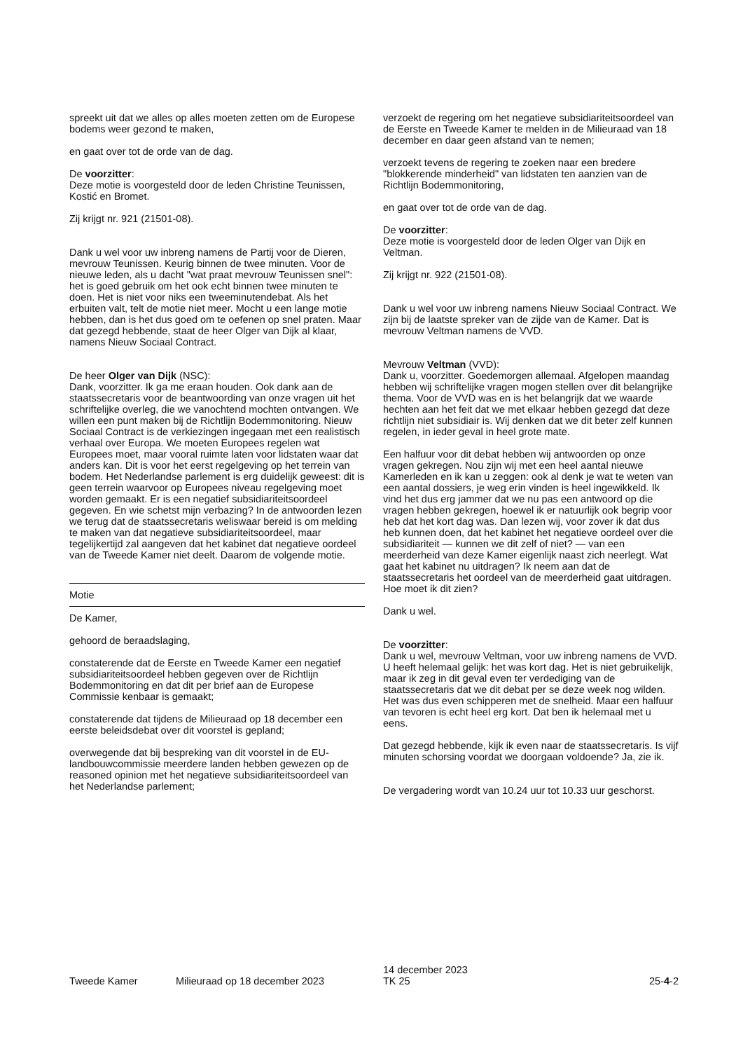spreekt uit dat we alles op alles moeten zetten om de Europese bodems weer gezond te maken,
en gaat over tot de orde van de dag.
De voorzitter:
Deze motie is voorgesteld door de leden Christine Teunissen, Kostić en Bromet.
Zij krijgt nr. 921 (21501-08).
Dank u wel voor uw inbreng namens de Partij voor de Dieren, mevrouw Teunissen. Keurig binnen de twee minuten. Voor de nieuwe leden, als u dacht "wat praat mevrouw Teunissen snel": het is goed gebruik om het ook echt binnen twee minuten te doen. Het is niet voor niks een tweeminutendebat. Als het erbuiten valt, telt de motie niet meer. Mocht u een lange motie hebben, dan is het dus goed om te oefenen op snel praten. Maar dat gezegd hebbende, staat de heer Olger van Dijk al klaar, namens Nieuw Sociaal Contract.
De heer Olger van Dijk (NSC):
Dank, voorzitter. Ik ga me eraan houden. Ook dank aan de staatssecretaris voor de beantwoording van onze vragen uit het schriftelijke overleg, die we vanochtend mochten ontvangen. We willen een punt maken bij de Richtlijn Bodemmonitoring. Nieuw Sociaal Contract is de verkiezingen ingegaan met een realistisch verhaal over Europa. We moeten Europees regelen wat Europees moet, maar vooral ruimte laten voor lidstaten waar dat anders kan. Dit is voor het eerst regelgeving op het terrein van bodem. Het Nederlandse parlement is erg duidelijk geweest: dit is geen terrein waarvoor op Europees niveau regelgeving moet worden gemaakt. Er is een negatief subsidiariteitsoordeel gegeven. En wie schetst mijn verbazing? In de antwoorden lezen we terug dat de staatssecretaris weliswaar bereid is om melding te maken van dat negatieve subsidiariteitsoordeel, maar tegelijkertijd zal aangeven dat het kabinet dat negatieve oordeel van de Tweede Kamer niet deelt. Daarom de volgende motie.
Motie
De Kamer,
gehoord de beraadslaging,
constaterende dat de Eerste en Tweede Kamer een negatief subsidiariteitsoordeel hebben gegeven over de Richtlijn Bodemmonitoring en dat dit per brief aan de Europese Commissie kenbaar is gemaakt;
constaterende dat tijdens de Milieuraad op 18 december een eerste beleidsdebat over dit voorstel is gepland;
overwegende dat bij bespreking van dit voorstel in de EU-landbouwcommissie meerdere landen hebben gewezen op de reasoned opinion met het negatieve subsidiariteitsoordeel van het Nederlandse parlement;
verzoekt de regering om het negatieve subsidiariteitsoordeel van de Eerste en Tweede Kamer te melden in de Milieuraad van 18 december en daar geen afstand van te nemen;
verzoekt tevens de regering te zoeken naar een bredere "blokkerende minderheid" van lidstaten ten aanzien van de Richtlijn Bodemmonitoring,
en gaat over tot de orde van de dag.
De voorzitter:
Deze motie is voorgesteld door de leden Olger van Dijk en Veltman.
Zij krijgt nr. 922 (21501-08).
Dank u wel voor uw inbreng namens Nieuw Sociaal Contract. We zijn bij de laatste spreker van de zijde van de Kamer. Dat is mevrouw Veltman namens de VVD.
Mevrouw Veltman (VVD):
Dank u, voorzitter. Goedemorgen allemaal. Afgelopen maandag hebben wij schriftelijke vragen mogen stellen over dit belangrijke thema. Voor de VVD was en is het belangrijk dat we waarde hechten aan het feit dat we met elkaar hebben gezegd dat deze richtlijn niet subsidiair is. Wij denken dat we dit beter zelf kunnen regelen, in ieder geval in heel grote mate.
Een halfuur voor dit debat hebben wij antwoorden op onze vragen gekregen. Nou zijn wij met een heel aantal nieuwe Kamerleden en ik kan u zeggen: ook al denk je wat te weten van een aantal dossiers, je weg erin vinden is heel ingewikkeld. Ik vind het dus erg jammer dat we nu pas een antwoord op die vragen hebben gekregen, hoewel ik er natuurlijk ook begrip voor heb dat het kort dag was. Dan lezen wij, voor zover ik dat dus heb kunnen doen, dat het kabinet het negatieve oordeel over die subsidiariteit — kunnen we dit zelf of niet? — van een meerderheid van deze Kamer eigenlijk naast zich neerlegt. Wat gaat het kabinet nu uitdragen? Ik neem aan dat de staatssecretaris het oordeel van de meerderheid gaat uitdragen. Hoe moet ik dit zien?
Dank u wel.
De voorzitter:
Dank u wel, mevrouw Veltman, voor uw inbreng namens de VVD. U heeft helemaal gelijk: het was kort dag. Het is niet gebruikelijk, maar ik zeg in dit geval even ter verdediging van de staatssecretaris dat we dit debat per se deze week nog wilden. Het was dus even schipperen met de snelheid. Maar een halfuur van tevoren is echt heel erg kort. Dat ben ik helemaal met u eens.
Dat gezegd hebbende, kijk ik even naar de staatssecretaris. Is vijf minuten schorsing voordat we doorgaan voldoende? Ja, zie ik.
De vergadering wordt van 10.24 uur tot 10.33 uur geschorst.
Tweede Kamer
Milieuraad op 18 december 2023
14 december 2023
TK 25
25-4-2